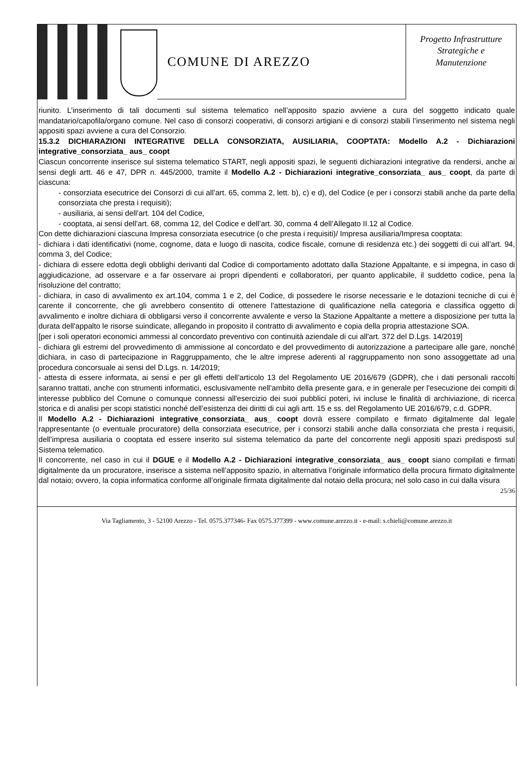COMUNE DI AREZZO
Progetto Infrastrutture
Strategiche e
Manutenzione
riunito. L’inserimento di tali documenti sul sistema telematico nell’apposito spazio avviene a cura del soggetto indicato quale mandatario/capofila/organo comune. Nel caso di consorzi cooperativi, di consorzi artigiani e di consorzi stabili l’inserimento nel sistema negli appositi spazi avviene a cura del Consorzio.
15.3.2 DICHIARAZIONI INTEGRATIVE DELLA CONSORZIATA, AUSILIARIA, COOPTATA: Modello A.2 - Dichiarazioni integrative_consorziata_ aus_ coopt
Ciascun concorrente inserisce sul sistema telematico START, negli appositi spazi, le seguenti dichiarazioni integrative da rendersi, anche ai sensi degli artt. 46 e 47, DPR n. 445/2000, tramite il Modello A.2 - Dichiarazioni integrative_consorziata_ aus_ coopt, da parte di ciascuna:
- consorziata esecutrice dei Consorzi di cui all’art. 65, comma 2, lett. b), c) e d), del Codice (e per i consorzi stabili anche da parte della consorziata che presta i requisiti);
- ausiliaria, ai sensi dell’art. 104 del Codice,
- cooptata, ai sensi dell’art. 68, comma 12, del Codice e dell’art. 30, comma 4 dell’Allegato II.12 al Codice.
Con dette dichiarazioni ciascuna Impresa consorziata esecutrice (o che presta i requisiti)/ Impresa ausiliaria/Impresa cooptata:
- dichiara i dati identificativi (nome, cognome, data e luogo di nascita, codice fiscale, comune di residenza etc.) dei soggetti di cui all’art. 94, comma 3, del Codice;
- dichiara di essere edotta degli obblighi derivanti dal Codice di comportamento adottato dalla Stazione Appaltante, e si impegna, in caso di aggiudicazione, ad osservare e a far osservare ai propri dipendenti e collaboratori, per quanto applicabile, il suddetto codice, pena la risoluzione del contratto;
- dichiara, in caso di avvalimento ex art.104, comma 1 e 2, del Codice, di possedere le risorse necessarie e le dotazioni tecniche di cui è carente il concorrente, che gli avrebbero consentito di ottenere l’attestazione di qualificazione nella categoria e classifica oggetto di avvalimento e inoltre dichiara di obbligarsi verso il concorrente avvalente e verso la Stazione Appaltante a mettere a disposizione per tutta la durata dell'appalto le risorse suindicate, allegando in proposito il contratto di avvalimento e copia della propria attestazione SOA.
[per i soli operatori economici ammessi al concordato preventivo con continuità aziendale di cui all'art. 372 del D.Lgs. 14/2019]
- dichiara gli estremi del provvedimento di ammissione al concordato e del provvedimento di autorizzazione a partecipare alle gare, nonché dichiara, in caso di partecipazione in Raggruppamento, che le altre imprese aderenti al raggruppamento non sono assoggettate ad una procedura concorsuale ai sensi del D.Lgs. n. 14/2019;
- attesta di essere informata, ai sensi e per gli effetti dell’articolo 13 del Regolamento UE 2016/679 (GDPR), che i dati personali raccolti saranno trattati, anche con strumenti informatici, esclusivamente nell’ambito della presente gara, e in generale per l'esecuzione dei compiti di interesse pubblico del Comune o comunque connessi all'esercizio dei suoi pubblici poteri, ivi incluse le finalità di archiviazione, di ricerca storica e di analisi per scopi statistici nonché dell’esistenza dei diritti di cui agli artt. 15 e ss. del Regolamento UE 2016/679, c.d. GDPR.
Il Modello A.2 - Dichiarazioni integrative_consorziata_ aus_ coopt dovrà essere compilato e firmato digitalmente dal legale rappresentante (o eventuale procuratore) della consorziata esecutrice, per i consorzi stabili anche dalla consorziata che presta i requisiti, dell’impresa ausiliaria o cooptata ed essere inserito sul sistema telematico da parte del concorrente negli appositi spazi predisposti sul Sistema telematico.
Il concorrente, nel caso in cui il DGUE e il Modello A.2 - Dichiarazioni integrative_consorziata_ aus_ coopt siano compilati e firmati digitalmente da un procuratore, inserisce a sistema nell’apposito spazio, in alternativa l’originale informatico della procura firmato digitalmente dal notaio; ovvero, la copia informatica conforme all’originale firmata digitalmente dal notaio della procura; nel solo caso in cui dalla visura
25/36
Via Tagliamento, 3 - 52100 Arezzo - Tel. 0575.377346- Fax 0575.377399 - www.comune.arezzo.it - e-mail: s.chieli@comune.arezzo.it